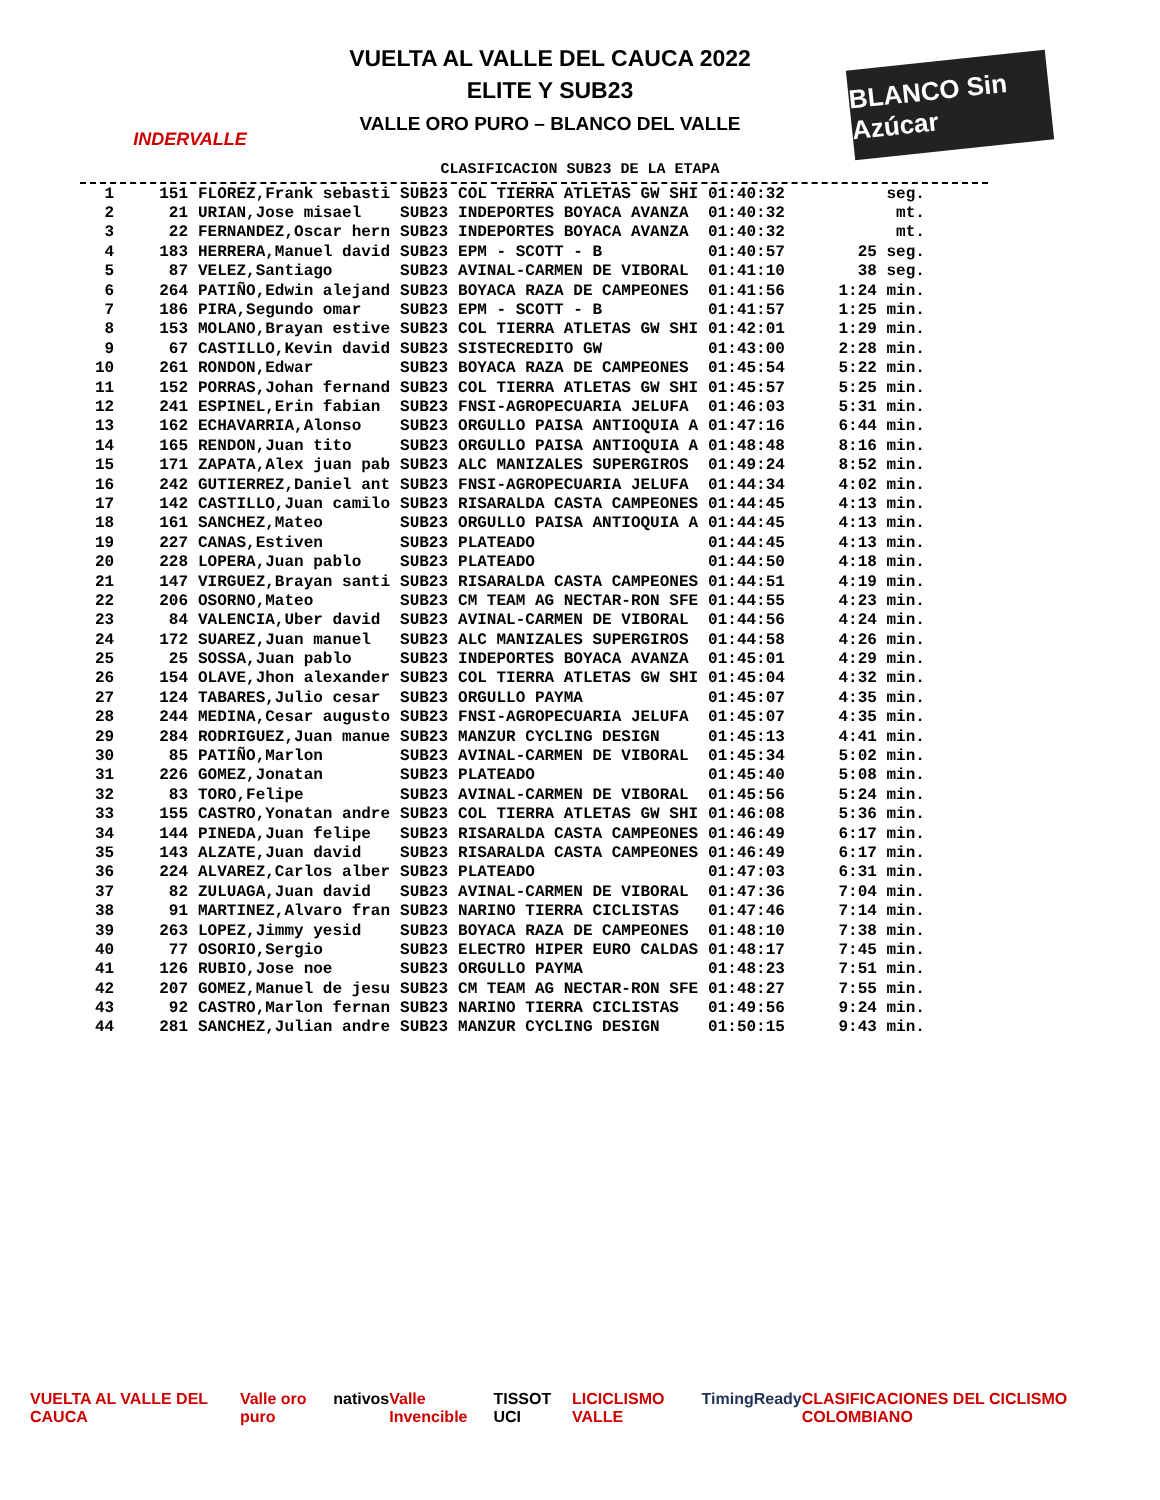INDERVALLE
VUELTA AL VALLE DEL CAUCA 2022
ELITE Y SUB23
VALLE ORO PURO – BLANCO DEL VALLE
BLANCO Sin Azúcar
CLASIFICACION SUB23 DE LA ETAPA
| 1 | 151 | FLOREZ,Frank sebasti | SUB23 | COL TIERRA ATLETAS GW SHI | 01:40:32 | seg. |
| 2 | 21 | URIAN,Jose misael | SUB23 | INDEPORTES BOYACA AVANZA | 01:40:32 | mt. |
| 3 | 22 | FERNANDEZ,Oscar hern | SUB23 | INDEPORTES BOYACA AVANZA | 01:40:32 | mt. |
| 4 | 183 | HERRERA,Manuel david | SUB23 | EPM - SCOTT - B | 01:40:57 | 25 seg. |
| 5 | 87 | VELEZ,Santiago | SUB23 | AVINAL-CARMEN DE VIBORAL | 01:41:10 | 38 seg. |
| 6 | 264 | PATIÑO,Edwin alejand | SUB23 | BOYACA RAZA DE CAMPEONES | 01:41:56 | 1:24 min. |
| 7 | 186 | PIRA,Segundo omar | SUB23 | EPM - SCOTT - B | 01:41:57 | 1:25 min. |
| 8 | 153 | MOLANO,Brayan estive | SUB23 | COL TIERRA ATLETAS GW SHI | 01:42:01 | 1:29 min. |
| 9 | 67 | CASTILLO,Kevin david | SUB23 | SISTECREDITO GW | 01:43:00 | 2:28 min. |
| 10 | 261 | RONDON,Edwar | SUB23 | BOYACA RAZA DE CAMPEONES | 01:45:54 | 5:22 min. |
| 11 | 152 | PORRAS,Johan fernand | SUB23 | COL TIERRA ATLETAS GW SHI | 01:45:57 | 5:25 min. |
| 12 | 241 | ESPINEL,Erin fabian | SUB23 | FNSI-AGROPECUARIA JELUFA | 01:46:03 | 5:31 min. |
| 13 | 162 | ECHAVARRIA,Alonso | SUB23 | ORGULLO PAISA ANTIOQUIA A | 01:47:16 | 6:44 min. |
| 14 | 165 | RENDON,Juan tito | SUB23 | ORGULLO PAISA ANTIOQUIA A | 01:48:48 | 8:16 min. |
| 15 | 171 | ZAPATA,Alex juan pab | SUB23 | ALC MANIZALES SUPERGIROS | 01:49:24 | 8:52 min. |
| 16 | 242 | GUTIERREZ,Daniel ant | SUB23 | FNSI-AGROPECUARIA JELUFA | 01:44:34 | 4:02 min. |
| 17 | 142 | CASTILLO,Juan camilo | SUB23 | RISARALDA CASTA CAMPEONES | 01:44:45 | 4:13 min. |
| 18 | 161 | SANCHEZ,Mateo | SUB23 | ORGULLO PAISA ANTIOQUIA A | 01:44:45 | 4:13 min. |
| 19 | 227 | CANAS,Estiven | SUB23 | PLATEADO | 01:44:45 | 4:13 min. |
| 20 | 228 | LOPERA,Juan pablo | SUB23 | PLATEADO | 01:44:50 | 4:18 min. |
| 21 | 147 | VIRGUEZ,Brayan santi | SUB23 | RISARALDA CASTA CAMPEONES | 01:44:51 | 4:19 min. |
| 22 | 206 | OSORNO,Mateo | SUB23 | CM TEAM AG NECTAR-RON SFE | 01:44:55 | 4:23 min. |
| 23 | 84 | VALENCIA,Uber david | SUB23 | AVINAL-CARMEN DE VIBORAL | 01:44:56 | 4:24 min. |
| 24 | 172 | SUAREZ,Juan manuel | SUB23 | ALC MANIZALES SUPERGIROS | 01:44:58 | 4:26 min. |
| 25 | 25 | SOSSA,Juan pablo | SUB23 | INDEPORTES BOYACA AVANZA | 01:45:01 | 4:29 min. |
| 26 | 154 | OLAVE,Jhon alexander | SUB23 | COL TIERRA ATLETAS GW SHI | 01:45:04 | 4:32 min. |
| 27 | 124 | TABARES,Julio cesar | SUB23 | ORGULLO PAYMA | 01:45:07 | 4:35 min. |
| 28 | 244 | MEDINA,Cesar augusto | SUB23 | FNSI-AGROPECUARIA JELUFA | 01:45:07 | 4:35 min. |
| 29 | 284 | RODRIGUEZ,Juan manue | SUB23 | MANZUR CYCLING DESIGN | 01:45:13 | 4:41 min. |
| 30 | 85 | PATIÑO,Marlon | SUB23 | AVINAL-CARMEN DE VIBORAL | 01:45:34 | 5:02 min. |
| 31 | 226 | GOMEZ,Jonatan | SUB23 | PLATEADO | 01:45:40 | 5:08 min. |
| 32 | 83 | TORO,Felipe | SUB23 | AVINAL-CARMEN DE VIBORAL | 01:45:56 | 5:24 min. |
| 33 | 155 | CASTRO,Yonatan andre | SUB23 | COL TIERRA ATLETAS GW SHI | 01:46:08 | 5:36 min. |
| 34 | 144 | PINEDA,Juan felipe | SUB23 | RISARALDA CASTA CAMPEONES | 01:46:49 | 6:17 min. |
| 35 | 143 | ALZATE,Juan david | SUB23 | RISARALDA CASTA CAMPEONES | 01:46:49 | 6:17 min. |
| 36 | 224 | ALVAREZ,Carlos alber | SUB23 | PLATEADO | 01:47:03 | 6:31 min. |
| 37 | 82 | ZULUAGA,Juan david | SUB23 | AVINAL-CARMEN DE VIBORAL | 01:47:36 | 7:04 min. |
| 38 | 91 | MARTINEZ,Alvaro fran | SUB23 | NARINO TIERRA CICLISTAS | 01:47:46 | 7:14 min. |
| 39 | 263 | LOPEZ,Jimmy yesid | SUB23 | BOYACA RAZA DE CAMPEONES | 01:48:10 | 7:38 min. |
| 40 | 77 | OSORIO,Sergio | SUB23 | ELECTRO HIPER EURO CALDAS | 01:48:17 | 7:45 min. |
| 41 | 126 | RUBIO,Jose noe | SUB23 | ORGULLO PAYMA | 01:48:23 | 7:51 min. |
| 42 | 207 | GOMEZ,Manuel de jesu | SUB23 | CM TEAM AG NECTAR-RON SFE | 01:48:27 | 7:55 min. |
| 43 | 92 | CASTRO,Marlon fernan | SUB23 | NARINO TIERRA CICLISTAS | 01:49:56 | 9:24 min. |
| 44 | 281 | SANCHEZ,Julian andre | SUB23 | MANZUR CYCLING DESIGN | 01:50:15 | 9:43 min. |
VUELTA AL VALLE DEL CAUCA Valle oro puro nativos Valle Invencible TISSOT UCI LICICLISMO VALLE TimingReady CLASIFICACIONES DEL CICLISMO COLOMBIANO